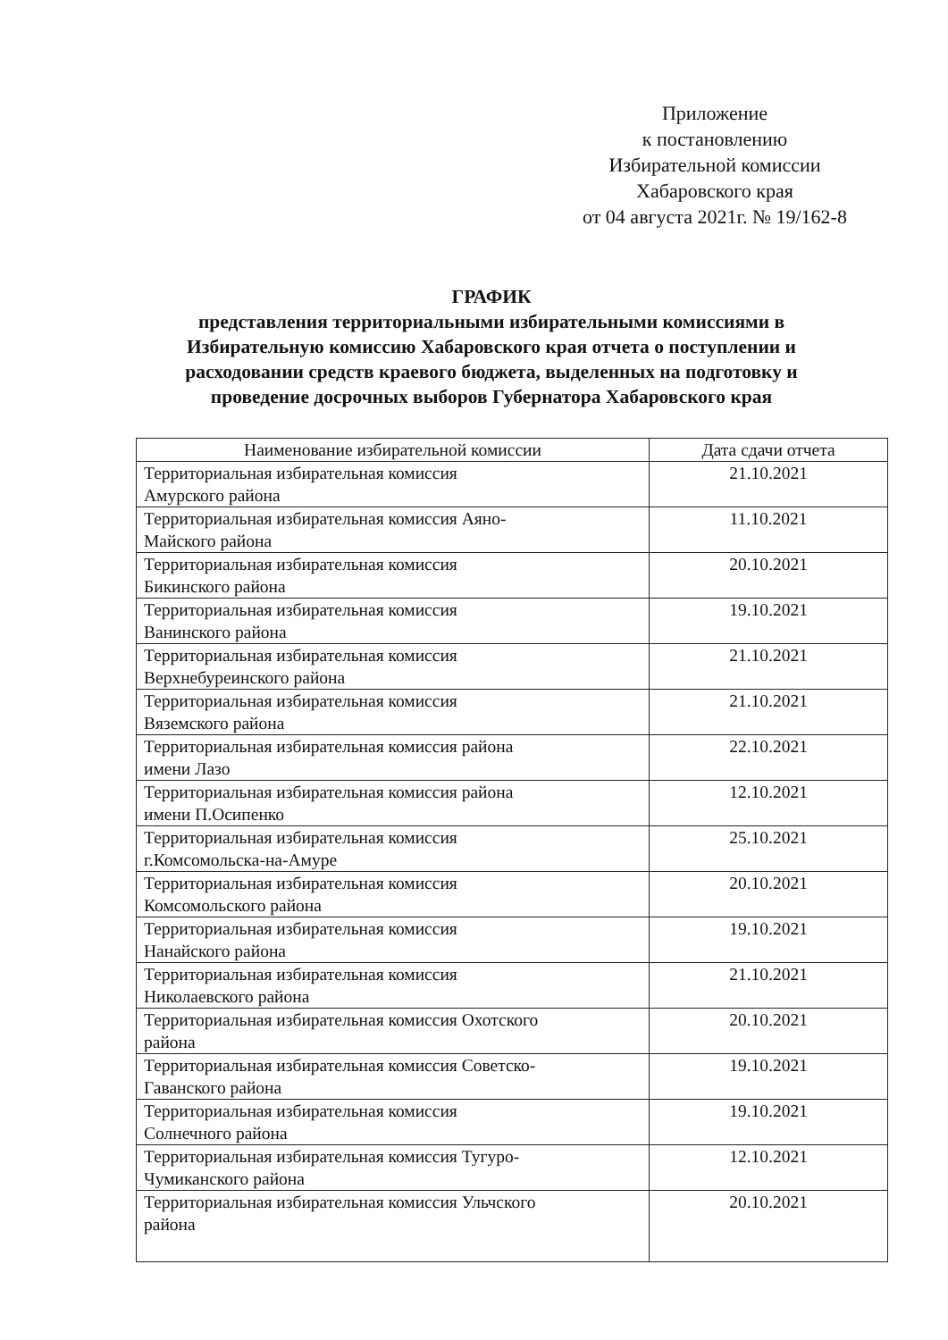Приложение
к постановлению
Избирательной комиссии
Хабаровского края
от 04 августа 2021г. № 19/162-8
ГРАФИК
представления территориальными избирательными комиссиями в Избирательную комиссию Хабаровского края отчета о поступлении и расходовании средств краевого бюджета, выделенных на подготовку и проведение досрочных выборов Губернатора Хабаровского края
| Наименование избирательной комиссии | Дата сдачи отчета |
| --- | --- |
| Территориальная избирательная комиссия Амурского района | 21.10.2021 |
| Территориальная избирательная комиссия Аяно- Майского района | 11.10.2021 |
| Территориальная избирательная комиссия Бикинского района | 20.10.2021 |
| Территориальная избирательная комиссия Ванинского района | 19.10.2021 |
| Территориальная избирательная комиссия Верхнебуреинского района | 21.10.2021 |
| Территориальная избирательная комиссия Вяземского района | 21.10.2021 |
| Территориальная избирательная комиссия района имени Лазо | 22.10.2021 |
| Территориальная избирательная комиссия района имени П.Осипенко | 12.10.2021 |
| Территориальная избирательная комиссия г.Комсомольска-на-Амуре | 25.10.2021 |
| Территориальная избирательная комиссия Комсомольского района | 20.10.2021 |
| Территориальная избирательная комиссия Нанайского района | 19.10.2021 |
| Территориальная избирательная комиссия Николаевского района | 21.10.2021 |
| Территориальная избирательная комиссия Охотского района | 20.10.2021 |
| Территориальная избирательная комиссия Советско- Гаванского района | 19.10.2021 |
| Территориальная избирательная комиссия Солнечного района | 19.10.2021 |
| Территориальная избирательная комиссия Тугуро- Чумиканского района | 12.10.2021 |
| Территориальная избирательная комиссия Ульчского района | 20.10.2021 |